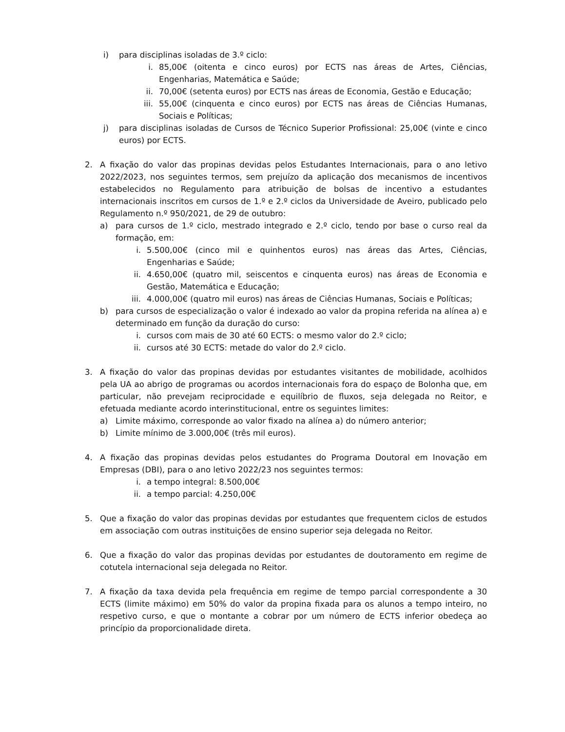i) para disciplinas isoladas de 3.º ciclo:
i. 85,00€ (oitenta e cinco euros) por ECTS nas áreas de Artes, Ciências, Engenharias, Matemática e Saúde;
ii. 70,00€ (setenta euros) por ECTS nas áreas de Economia, Gestão e Educação;
iii. 55,00€ (cinquenta e cinco euros) por ECTS nas áreas de Ciências Humanas, Sociais e Políticas;
j) para disciplinas isoladas de Cursos de Técnico Superior Profissional: 25,00€ (vinte e cinco euros) por ECTS.
2. A fixação do valor das propinas devidas pelos Estudantes Internacionais, para o ano letivo 2022/2023, nos seguintes termos, sem prejuízo da aplicação dos mecanismos de incentivos estabelecidos no Regulamento para atribuição de bolsas de incentivo a estudantes internacionais inscritos em cursos de 1.º e 2.º ciclos da Universidade de Aveiro, publicado pelo Regulamento n.º 950/2021, de 29 de outubro:
a) para cursos de 1.º ciclo, mestrado integrado e 2.º ciclo, tendo por base o curso real da formação, em:
i. 5.500,00€ (cinco mil e quinhentos euros) nas áreas das Artes, Ciências, Engenharias e Saúde;
ii. 4.650,00€ (quatro mil, seiscentos e cinquenta euros) nas áreas de Economia e Gestão, Matemática e Educação;
iii. 4.000,00€ (quatro mil euros) nas áreas de Ciências Humanas, Sociais e Políticas;
b) para cursos de especialização o valor é indexado ao valor da propina referida na alínea a) e determinado em função da duração do curso:
i. cursos com mais de 30 até 60 ECTS: o mesmo valor do 2.º ciclo;
ii. cursos até 30 ECTS: metade do valor do 2.º ciclo.
3. A fixação do valor das propinas devidas por estudantes visitantes de mobilidade, acolhidos pela UA ao abrigo de programas ou acordos internacionais fora do espaço de Bolonha que, em particular, não prevejam reciprocidade e equilíbrio de fluxos, seja delegada no Reitor, e efetuada mediante acordo interinstitucional, entre os seguintes limites:
a) Limite máximo, corresponde ao valor fixado na alínea a) do número anterior;
b) Limite mínimo de 3.000,00€ (três mil euros).
4. A fixação das propinas devidas pelos estudantes do Programa Doutoral em Inovação em Empresas (DBI), para o ano letivo 2022/23 nos seguintes termos:
i. a tempo integral: 8.500,00€
ii. a tempo parcial: 4.250,00€
5. Que a fixação do valor das propinas devidas por estudantes que frequentem ciclos de estudos em associação com outras instituições de ensino superior seja delegada no Reitor.
6. Que a fixação do valor das propinas devidas por estudantes de doutoramento em regime de cotutela internacional seja delegada no Reitor.
7. A fixação da taxa devida pela frequência em regime de tempo parcial correspondente a 30 ECTS (limite máximo) em 50% do valor da propina fixada para os alunos a tempo inteiro, no respetivo curso, e que o montante a cobrar por um número de ECTS inferior obedeça ao princípio da proporcionalidade direta.